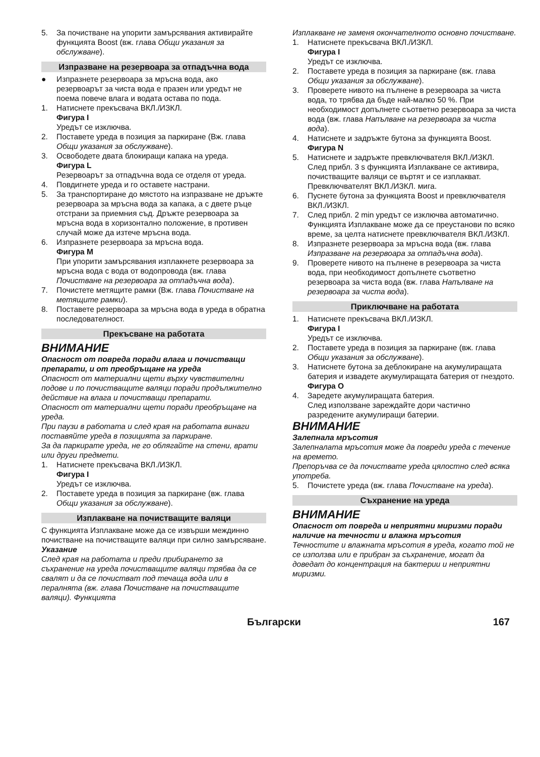5. За почистване на упорити замърсявания активирайте функцията Boost (вж. глава Общи указания за обслужване).
Изпразване на резервоара за отпадъчна вода
● Изпразнете резервоара за мръсна вода, ако резервоарът за чиста вода е празен или уредът не поема повече влага и водата остава по пода.
1. Натиснете прекъсвача ВКЛ./ИЗКЛ.
Фигура I
Уредът се изключва.
2. Поставете уреда в позиция за паркиране (Вж. глава Общи указания за обслужване).
3. Освободете двата блокиращи капака на уреда.
Фигура L
Резервоарът за отпадъчна вода се отделя от уреда.
4. Повдигнете уреда и го оставете настрани.
5. За транспортиране до мястото на изпразване не дръжте резервоара за мръсна вода за капака, а с двете ръце отстрани за приемния съд. Дръжте резервоара за мръсна вода в хоризонтално положение, в противен случай може да изтече мръсна вода.
6. Изпразнете резервоара за мръсна вода.
Фигура M
При упорити замърсявания изплакнете резервоара за мръсна вода с вода от водопровода (вж. глава Почистване на резервоара за отпадъчна вода).
7. Почистете метящите рамки (Вж. глава Почистване на метящите рамки).
8. Поставете резервоара за мръсна вода в уреда в обратна последователност.
Прекъсване на работата
ВНИМАНИЕ
Опасност от повреда поради влага и почистващи препарати, и от преобръщане на уреда
Опасност от материални щети върху чувствителни подове и по почистващите валяци поради продължително действие на влага и почистващи препарати.
Опасност от материални щети поради преобръщане на уреда.
При паузи в работата и след края на работата винаги поставяйте уреда в позицията за паркиране.
За да паркирате уреда, не го облягайте на стени, врати или други предмети.
1. Натиснете прекъсвача ВКЛ./ИЗКЛ.
Фигура I
Уредът се изключва.
2. Поставете уреда в позиция за паркиране (вж. глава Общи указания за обслужване).
Изплакване на почистващите валяци
С функцията Изплакване може да се извърши междинно почистване на почистващите валяци при силно замърсяване.
Указание
След края на работата и преди прибирането за съхранение на уреда почистващите валяци трябва да се свалят и да се почистват под течаща вода или в пералнята (вж. глава Почистване на почистващите валяци). Функцията
Изплакване не заменя окончателното основно почистване.
1. Натиснете прекъсвача ВКЛ./ИЗКЛ.
Фигура I
Уредът се изключва.
2. Поставете уреда в позиция за паркиране (вж. глава Общи указания за обслужване).
3. Проверете нивото на пълнене в резервоара за чиста вода, то трябва да бъде най-малко 50 %. При необходимост допълнете съответно резервоара за чиста вода (вж. глава Напълване на резервоара за чиста вода).
4. Натиснете и задръжте бутона за функцията Boost.
Фигура N
5. Натиснете и задръжте превключвателя ВКЛ./ИЗКЛ.
След прибл. 3 s функцията Изплакване се активира, почистващите валяци се въртят и се изплакват.
Превключвателят ВКЛ./ИЗКЛ. мига.
6. Пуснете бутона за функцията Boost и превключвателя ВКЛ./ИЗКЛ.
7. След прибл. 2 min уредът се изключва автоматично.
Функцията Изплакване може да се преустанови по всяко време, за целта натиснете превключвателя ВКЛ./ИЗКЛ.
8. Изпразнете резервоара за мръсна вода (вж. глава Изпразване на резервоара за отпадъчна вода).
9. Проверете нивото на пълнене в резервоара за чиста вода, при необходимост допълнете съответно резервоара за чиста вода (вж. глава Напълване на резервоара за чиста вода).
Приключване на работата
1. Натиснете прекъсвача ВКЛ./ИЗКЛ.
Фигура I
Уредът се изключва.
2. Поставете уреда в позиция за паркиране (вж. глава Общи указания за обслужване).
3. Натиснете бутона за деблокиране на акумулиращата батерия и извадете акумулиращата батерия от гнездото.
Фигура O
4. Заредете акумулиращата батерия.
След използване зареждайте дори частично разредените акумулиращи батерии.
ВНИМАНИЕ
Залепнала мръсотия
Залепналата мръсотия може да повреди уреда с течение на времето.
Препоръчва се да почиствате уреда цялостно след всяка употреба.
5. Почистете уреда (вж. глава Почистване на уреда).
Съхранение на уреда
ВНИМАНИЕ
Опасност от повреда и неприятни миризми поради наличие на течности и влажна мръсотия
Течностите и влажната мръсотия в уреда, когато той не се използва или е прибран за съхранение, могат да доведат до концентрация на бактерии и неприятни миризми.
Български 167